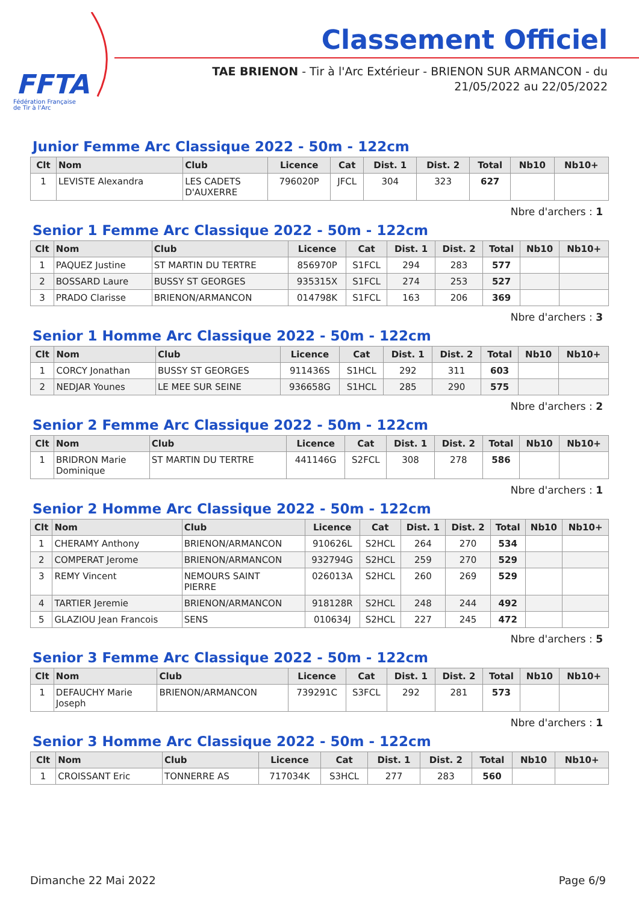FFTA
Fédération Française
de Tir à l'Arc
Classement Officiel
TAE BRIENON - Tir à l'Arc Extérieur - BRIENON SUR ARMANCON - du
21/05/2022 au 22/05/2022
Junior Femme Arc Classique 2022 - 50m - 122cm
| Clt | Nom | Club | Licence | Cat | Dist. 1 | Dist. 2 | Total | Nb10 | Nb10+ |
| --- | --- | --- | --- | --- | --- | --- | --- | --- | --- |
| 1 | LEVISTE Alexandra | LES CADETS D'AUXERRE | 796020P | JFCL | 304 | 323 | 627 | | |
Nbre d'archers : 1
Senior 1 Femme Arc Classique 2022 - 50m - 122cm
| Clt | Nom | Club | Licence | Cat | Dist. 1 | Dist. 2 | Total | Nb10 | Nb10+ |
| --- | --- | --- | --- | --- | --- | --- | --- | --- | --- |
| 1 | PAQUEZ Justine | ST MARTIN DU TERTRE | 856970P | S1FCL | 294 | 283 | 577 | | |
| 2 | BOSSARD Laure | BUSSY ST GEORGES | 935315X | S1FCL | 274 | 253 | 527 | | |
| 3 | PRADO Clarisse | BRIENON/ARMANCON | 014798K | S1FCL | 163 | 206 | 369 | | |
Nbre d'archers : 3
Senior 1 Homme Arc Classique 2022 - 50m - 122cm
| Clt | Nom | Club | Licence | Cat | Dist. 1 | Dist. 2 | Total | Nb10 | Nb10+ |
| --- | --- | --- | --- | --- | --- | --- | --- | --- | --- |
| 1 | CORCY Jonathan | BUSSY ST GEORGES | 911436S | S1HCL | 292 | 311 | 603 | | |
| 2 | NEDJAR Younes | LE MEE SUR SEINE | 936658G | S1HCL | 285 | 290 | 575 | | |
Nbre d'archers : 2
Senior 2 Femme Arc Classique 2022 - 50m - 122cm
| Clt | Nom | Club | Licence | Cat | Dist. 1 | Dist. 2 | Total | Nb10 | Nb10+ |
| --- | --- | --- | --- | --- | --- | --- | --- | --- | --- |
| 1 | BRIDRON Marie Dominique | ST MARTIN DU TERTRE | 441146G | S2FCL | 308 | 278 | 586 | | |
Nbre d'archers : 1
Senior 2 Homme Arc Classique 2022 - 50m - 122cm
| Clt | Nom | Club | Licence | Cat | Dist. 1 | Dist. 2 | Total | Nb10 | Nb10+ |
| --- | --- | --- | --- | --- | --- | --- | --- | --- | --- |
| 1 | CHERAMY Anthony | BRIENON/ARMANCON | 910626L | S2HCL | 264 | 270 | 534 | | |
| 2 | COMPERAT Jerome | BRIENON/ARMANCON | 932794G | S2HCL | 259 | 270 | 529 | | |
| 3 | REMY Vincent | NEMOURS SAINT PIERRE | 026013A | S2HCL | 260 | 269 | 529 | | |
| 4 | TARTIER Jeremie | BRIENON/ARMANCON | 918128R | S2HCL | 248 | 244 | 492 | | |
| 5 | GLAZIOU Jean Francois | SENS | 010634J | S2HCL | 227 | 245 | 472 | | |
Nbre d'archers : 5
Senior 3 Femme Arc Classique 2022 - 50m - 122cm
| Clt | Nom | Club | Licence | Cat | Dist. 1 | Dist. 2 | Total | Nb10 | Nb10+ |
| --- | --- | --- | --- | --- | --- | --- | --- | --- | --- |
| 1 | DEFAUCHY Marie Joseph | BRIENON/ARMANCON | 739291C | S3FCL | 292 | 281 | 573 | | |
Nbre d'archers : 1
Senior 3 Homme Arc Classique 2022 - 50m - 122cm
| Clt | Nom | Club | Licence | Cat | Dist. 1 | Dist. 2 | Total | Nb10 | Nb10+ |
| --- | --- | --- | --- | --- | --- | --- | --- | --- | --- |
| 1 | CROISSANT Eric | TONNERRE AS | 717034K | S3HCL | 277 | 283 | 560 | | |
Dimanche 22 Mai 2022 Page 6/9